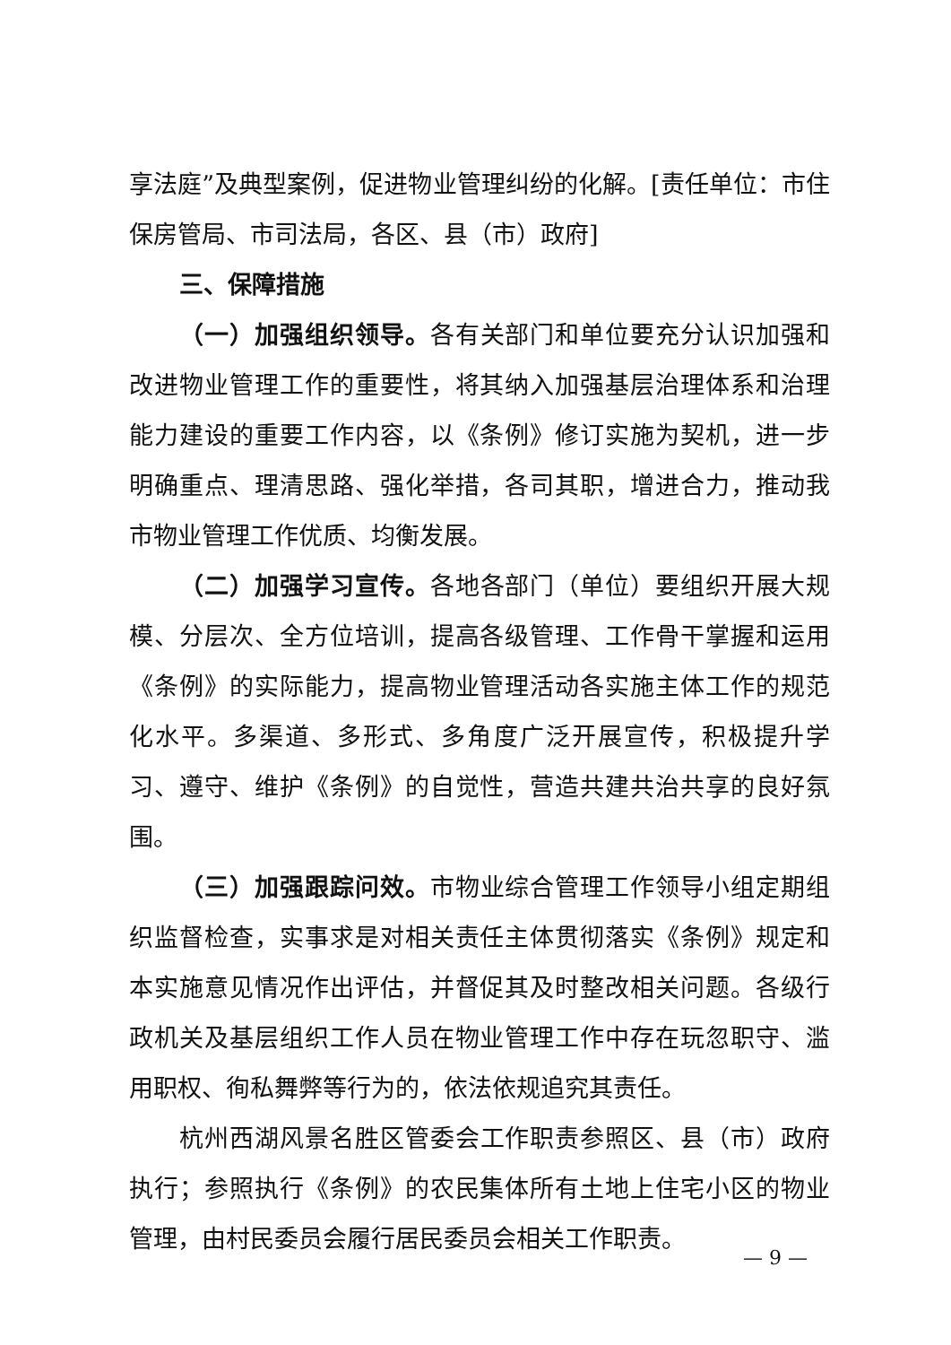享法庭”及典型案例，促进物业管理纠纷的化解。[责任单位：市住保房管局、市司法局，各区、县（市）政府]
三、保障措施
（一）加强组织领导。各有关部门和单位要充分认识加强和改进物业管理工作的重要性，将其纳入加强基层治理体系和治理能力建设的重要工作内容，以《条例》修订实施为契机，进一步明确重点、理清思路、强化举措，各司其职，增进合力，推动我市物业管理工作优质、均衡发展。
（二）加强学习宣传。各地各部门（单位）要组织开展大规模、分层次、全方位培训，提高各级管理、工作骨干掌握和运用《条例》的实际能力，提高物业管理活动各实施主体工作的规范化水平。多渠道、多形式、多角度广泛开展宣传，积极提升学习、遵守、维护《条例》的自觉性，营造共建共治共享的良好氛围。
（三）加强跟踪问效。市物业综合管理工作领导小组定期组织监督检查，实事求是对相关责任主体贯彻落实《条例》规定和本实施意见情况作出评估，并督促其及时整改相关问题。各级行政机关及基层组织工作人员在物业管理工作中存在玩忽职守、滥用职权、徇私舞弊等行为的，依法依规追究其责任。
杭州西湖风景名胜区管委会工作职责参照区、县（市）政府执行；参照执行《条例》的农民集体所有土地上住宅小区的物业管理，由村民委员会履行居民委员会相关工作职责。
— 9 —